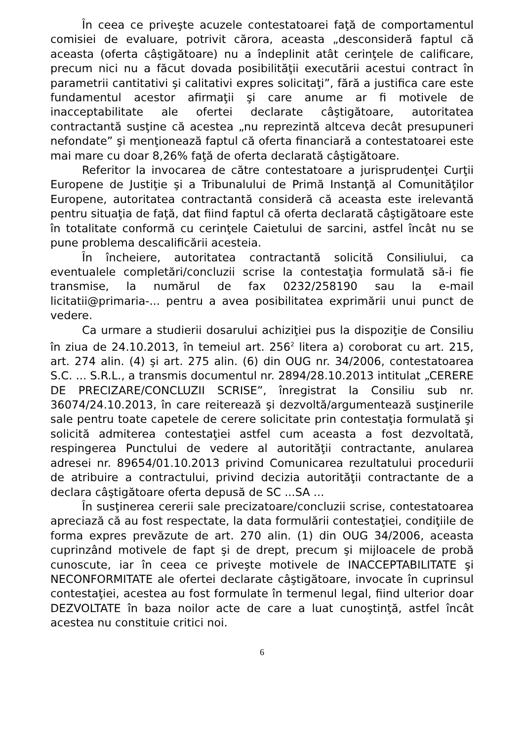În ceea ce priveşte acuzele contestatoarei faţă de comportamentul comisiei de evaluare, potrivit cărora, aceasta „desconsideră faptul că aceasta (oferta câştigătoare) nu a îndeplinit atât cerinţele de calificare, precum nici nu a făcut dovada posibilităţii executării acestui contract în parametrii cantitativi şi calitativi expres solicitaţi”, fără a justifica care este fundamentul acestor afirmaţii şi care anume ar fi motivele de inacceptabilitate ale ofertei declarate câştigătoare, autoritatea contractantă susţine că acestea „nu reprezintă altceva decât presupuneri nefondate” şi menţionează faptul că oferta financiară a contestatoarei este mai mare cu doar 8,26% faţă de oferta declarată câştigătoare.
Referitor la invocarea de către contestatoare a jurisprudenţei Curţii Europene de Justiţie şi a Tribunalului de Primă Instanţă al Comunităţilor Europene, autoritatea contractantă consideră că aceasta este irelevantă pentru situaţia de faţă, dat fiind faptul că oferta declarată câştigătoare este în totalitate conformă cu cerinţele Caietului de sarcini, astfel încât nu se pune problema descalificării acesteia.
În încheiere, autoritatea contractantă solicită Consiliului, ca eventualele completări/concluzii scrise la contestaţia formulată să-i fie transmise, la numărul de fax 0232/258190 sau la e-mail licitatii@primaria-... pentru a avea posibilitatea exprimării unui punct de vedere.
Ca urmare a studierii dosarului achiziţiei pus la dispoziţie de Consiliu în ziua de 24.10.2013, în temeiul art. 256<sup>2</sup> litera a) coroborat cu art. 215, art. 274 alin. (4) şi art. 275 alin. (6) din OUG nr. 34/2006, contestatoarea S.C. ... S.R.L., a transmis documentul nr. 2894/28.10.2013 intitulat „CERERE DE PRECIZARE/CONCLUZII SCRISE”, înregistrat la Consiliu sub nr. 36074/24.10.2013, în care reiterează şi dezvoltă/argumentează susţinerile sale pentru toate capetele de cerere solicitate prin contestaţia formulată şi solicită admiterea contestaţiei astfel cum aceasta a fost dezvoltată, respingerea Punctului de vedere al autorităţii contractante, anularea adresei nr. 89654/01.10.2013 privind Comunicarea rezultatului procedurii de atribuire a contractului, privind decizia autorităţii contractante de a declara câştigătoare oferta depusă de SC ...SA ...
În susţinerea cererii sale precizatoare/concluzii scrise, contestatoarea apreciază că au fost respectate, la data formulării contestaţiei, condiţiile de forma expres prevăzute de art. 270 alin. (1) din OUG 34/2006, aceasta cuprinzând motivele de fapt şi de drept, precum şi mijloacele de probă cunoscute, iar în ceea ce priveşte motivele de INACCEPTABILITATE şi NECONFORMITATE ale ofertei declarate câştigătoare, invocate în cuprinsul contestaţiei, acestea au fost formulate în termenul legal, fiind ulterior doar DEZVOLTATE în baza noilor acte de care a luat cunoştinţă, astfel încât acestea nu constituie critici noi.
6